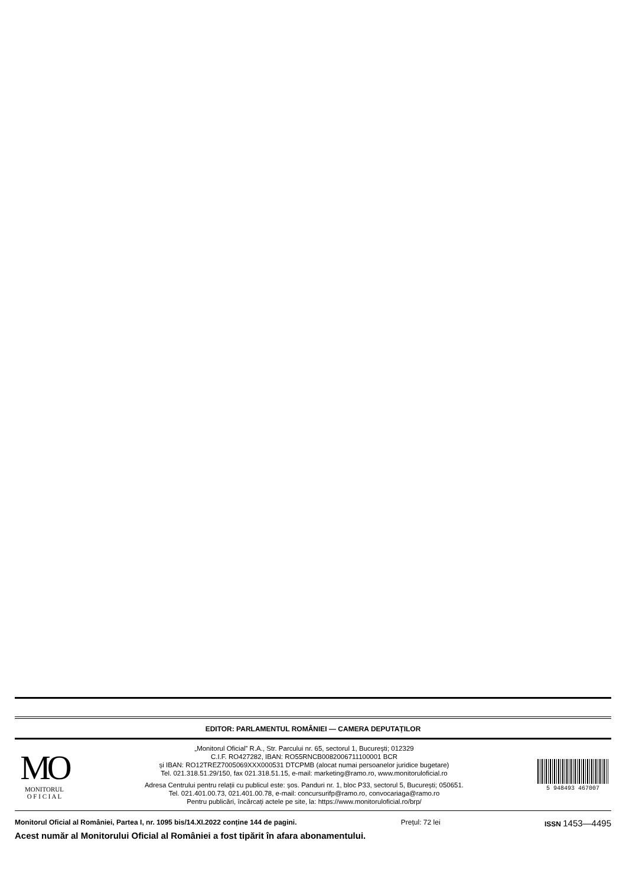EDITOR: PARLAMENTUL ROMÂNIEI — CAMERA DEPUTAȚILOR
MO
MONITORUL
O F I C I A L
„Monitorul Oficial” R.A., Str. Parcului nr. 65, sectorul 1, București; 012329
C.I.F. RO427282, IBAN: RO55RNCB0082006711100001 BCR
și IBAN: RO12TREZ7005069XXX000531 DTCPMB (alocat numai persoanelor juridice bugetare)
Tel. 021.318.51.29/150, fax 021.318.51.15, e-mail: marketing@ramo.ro, www.monitoruloficial.ro
Adresa Centrului pentru relații cu publicul este: șos. Panduri nr. 1, bloc P33, sectorul 5, București; 050651.
Tel. 021.401.00.73, 021.401.00.78, e-mail: concursurifp@ramo.ro, convocariaga@ramo.ro
Pentru publicări, încărcați actele pe site, la: https://www.monitoruloficial.ro/brp/
5 948493 467007
Monitorul Oficial al României, Partea I, nr. 1095 bis/14.XI.2022 conține 144 de pagini. Prețul: 72 lei ISSN 1453—4495
Acest număr al Monitorului Oficial al României a fost tipărit în afara abonamentului.